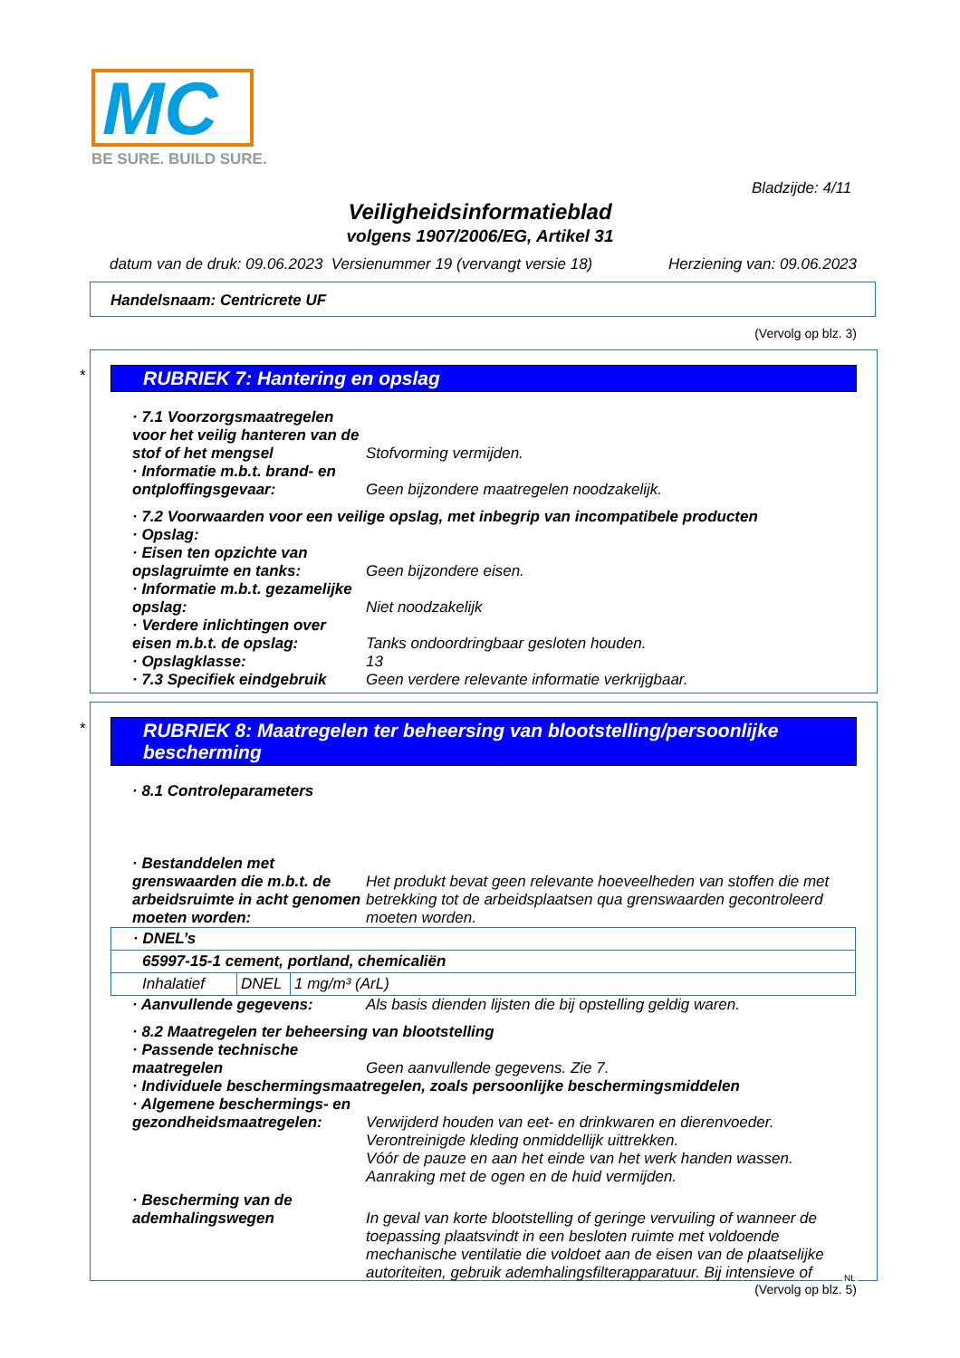MC
BE SURE. BUILD SURE.
Bladzijde: 4/11
Veiligheidsinformatieblad
volgens 1907/2006/EG, Artikel 31
datum van de druk: 09.06.2023 Versienummer 19 (vervangt versie 18) Herziening van: 09.06.2023
Handelsnaam: Centricrete UF
(Vervolg op blz. 3)
*
RUBRIEK 7: Hantering en opslag
· 7.1 Voorzorgsmaatregelen voor het veilig hanteren van de stof of het mengsel
Stofvorming vermijden.
· Informatie m.b.t. brand- en ontploffingsgevaar:
Geen bijzondere maatregelen noodzakelijk.
· 7.2 Voorwaarden voor een veilige opslag, met inbegrip van incompatibele producten
· Opslag:
· Eisen ten opzichte van opslagruimte en tanks:
Geen bijzondere eisen.
· Informatie m.b.t. gezamelijke opslag:
Niet noodzakelijk
· Verdere inlichtingen over eisen m.b.t. de opslag:
Tanks ondoordringbaar gesloten houden.
· Opslagklasse: 13
· 7.3 Specifiek eindgebruik
Geen verdere relevante informatie verkrijgbaar.
*
RUBRIEK 8: Maatregelen ter beheersing van blootstelling/persoonlijke bescherming
· 8.1 Controleparameters
· Bestanddelen met grenswaarden die m.b.t. de arbeidsruimte in acht genomen moeten worden:
Het produkt bevat geen relevante hoeveelheden van stoffen die met betrekking tot de arbeidsplaatsen qua grenswaarden gecontroleerd moeten worden.
| · DNEL’s | | |
| 65997-15-1 cement, portland, chemicaliën | | |
| Inhalatief | DNEL | 1 mg/m³ (ArL) |
· Aanvullende gegevens: Als basis dienden lijsten die bij opstelling geldig waren.
· 8.2 Maatregelen ter beheersing van blootstelling
· Passende technische maatregelen
Geen aanvullende gegevens. Zie 7.
· Individuele beschermingsmaatregelen, zoals persoonlijke beschermingsmiddelen
· Algemene beschermings- en gezondheidsmaatregelen:
Verwijderd houden van eet- en drinkwaren en dierenvoeder.
Verontreinigde kleding onmiddellijk uittrekken.
Vóór de pauze en aan het einde van het werk handen wassen.
Aanraking met de ogen en de huid vermijden.
· Bescherming van de ademhalingswegen
In geval van korte blootstelling of geringe vervuiling of wanneer de toepassing plaatsvindt in een besloten ruimte met voldoende mechanische ventilatie die voldoet aan de eisen van de plaatselijke autoriteiten, gebruik ademhalingsfilterapparatuur. Bij intensieve of
(Vervolg op blz. 5)
NL